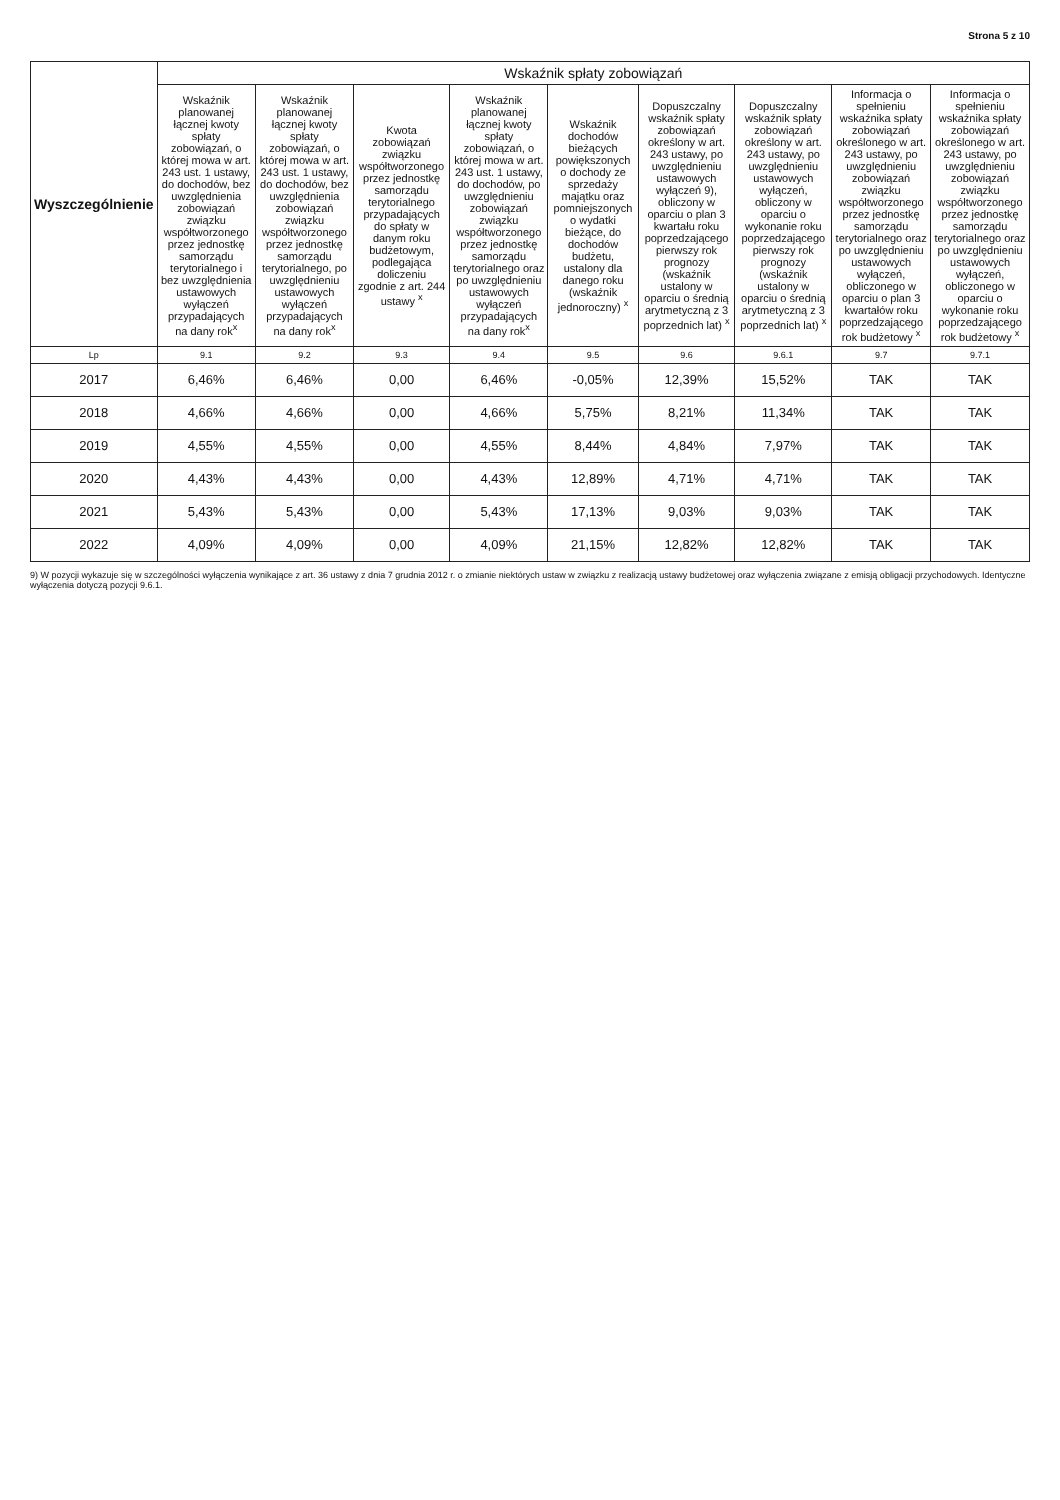Strona 5 z 10
| Wyszczególnienie | Wskaźnik spłaty zobowiązań | | | | | | | | |
| --- | --- | --- | --- | --- | --- | --- | --- | --- | --- |
| | Wskaźnik planowanej łącznej kwoty spłaty zobowiązań, o której mowa w art. 243 ust. 1 ustawy, do dochodów, bez uwzględnienia zobowiązań związku współtworzonego przez jednostkę samorządu terytorialnego i bez uwzględnienia ustawowych wyłączeń przypadających na dany rok<sup>x</sup> | Wskaźnik planowanej łącznej kwoty spłaty zobowiązań, o której mowa w art. 243 ust. 1 ustawy, do dochodów, bez uwzględnienia zobowiązań związku współtworzonego przez jednostkę samorządu terytorialnego, po uwzględnieniu ustawowych wyłączeń przypadających na dany rok<sup>x</sup> | Kwota zobowiązań związku współtworzonego przez jednostkę samorządu terytorialnego przypadających do spłaty w danym roku budżetowym, podlegająca doliczeniu zgodnie z art. 244 ustawy <sup>x</sup> | Wskaźnik planowanej łącznej kwoty spłaty zobowiązań, o której mowa w art. 243 ust. 1 ustawy, do dochodów, po uwzględnieniu zobowiązań związku współtworzonego przez jednostkę samorządu terytorialnego oraz po uwzględnieniu ustawowych wyłączeń przypadających na dany rok<sup>x</sup> | Wskaźnik dochodów bieżących powiększonych o dochody ze sprzedaży majątku oraz pomniejszonych o wydatki bieżące, do dochodów budżetu, ustalony dla danego roku (wskaźnik jednoroczny) <sup>x</sup> | Dopuszczalny wskaźnik spłaty zobowiązań określony w art. 243 ustawy, po uwzględnieniu ustawowych wyłączeń 9), obliczony w oparciu o plan 3 kwartału roku poprzedzającego pierwszy rok prognozy (wskaźnik ustalony w oparciu o średnią arytmetyczną z 3 poprzednich lat) <sup>x</sup> | Dopuszczalny wskaźnik spłaty zobowiązań określony w art. 243 ustawy, po uwzględnieniu ustawowych wyłączeń, obliczony w oparciu o wykonanie roku poprzedzającego pierwszy rok prognozy (wskaźnik ustalony w oparciu o średnią arytmetyczną z 3 poprzednich lat) <sup>x</sup> | Informacja o spełnieniu wskaźnika spłaty zobowiązań określonego w art. 243 ustawy, po uwzględnieniu zobowiązań związku współtworzonego przez jednostkę samorządu terytorialnego oraz po uwzględnieniu ustawowych wyłączeń, obliczonego w oparciu o plan 3 kwartałów roku poprzedzającego rok budżetowy <sup>x</sup> | Informacja o spełnieniu wskaźnika spłaty zobowiązań określonego w art. 243 ustawy, po uwzględnieniu zobowiązań związku współtworzonego przez jednostkę samorządu terytorialnego oraz po uwzględnieniu ustawowych wyłączeń, obliczonego w oparciu o wykonanie roku poprzedzającego rok budżetowy <sup>x</sup> |
| Lp | 9.1 | 9.2 | 9.3 | 9.4 | 9.5 | 9.6 | 9.6.1 | 9.7 | 9.7.1 |
| 2017 | 6,46% | 6,46% | 0,00 | 6,46% | -0,05% | 12,39% | 15,52% | TAK | TAK |
| 2018 | 4,66% | 4,66% | 0,00 | 4,66% | 5,75% | 8,21% | 11,34% | TAK | TAK |
| 2019 | 4,55% | 4,55% | 0,00 | 4,55% | 8,44% | 4,84% | 7,97% | TAK | TAK |
| 2020 | 4,43% | 4,43% | 0,00 | 4,43% | 12,89% | 4,71% | 4,71% | TAK | TAK |
| 2021 | 5,43% | 5,43% | 0,00 | 5,43% | 17,13% | 9,03% | 9,03% | TAK | TAK |
| 2022 | 4,09% | 4,09% | 0,00 | 4,09% | 21,15% | 12,82% | 12,82% | TAK | TAK |
9) W pozycji wykazuje się w szczególności wyłączenia wynikające z art. 36 ustawy z dnia 7 grudnia 2012 r. o zmianie niektórych ustaw w związku z realizacją ustawy budżetowej oraz wyłączenia związane z emisją obligacji przychodowych. Identyczne wyłączenia dotyczą pozycji 9.6.1.